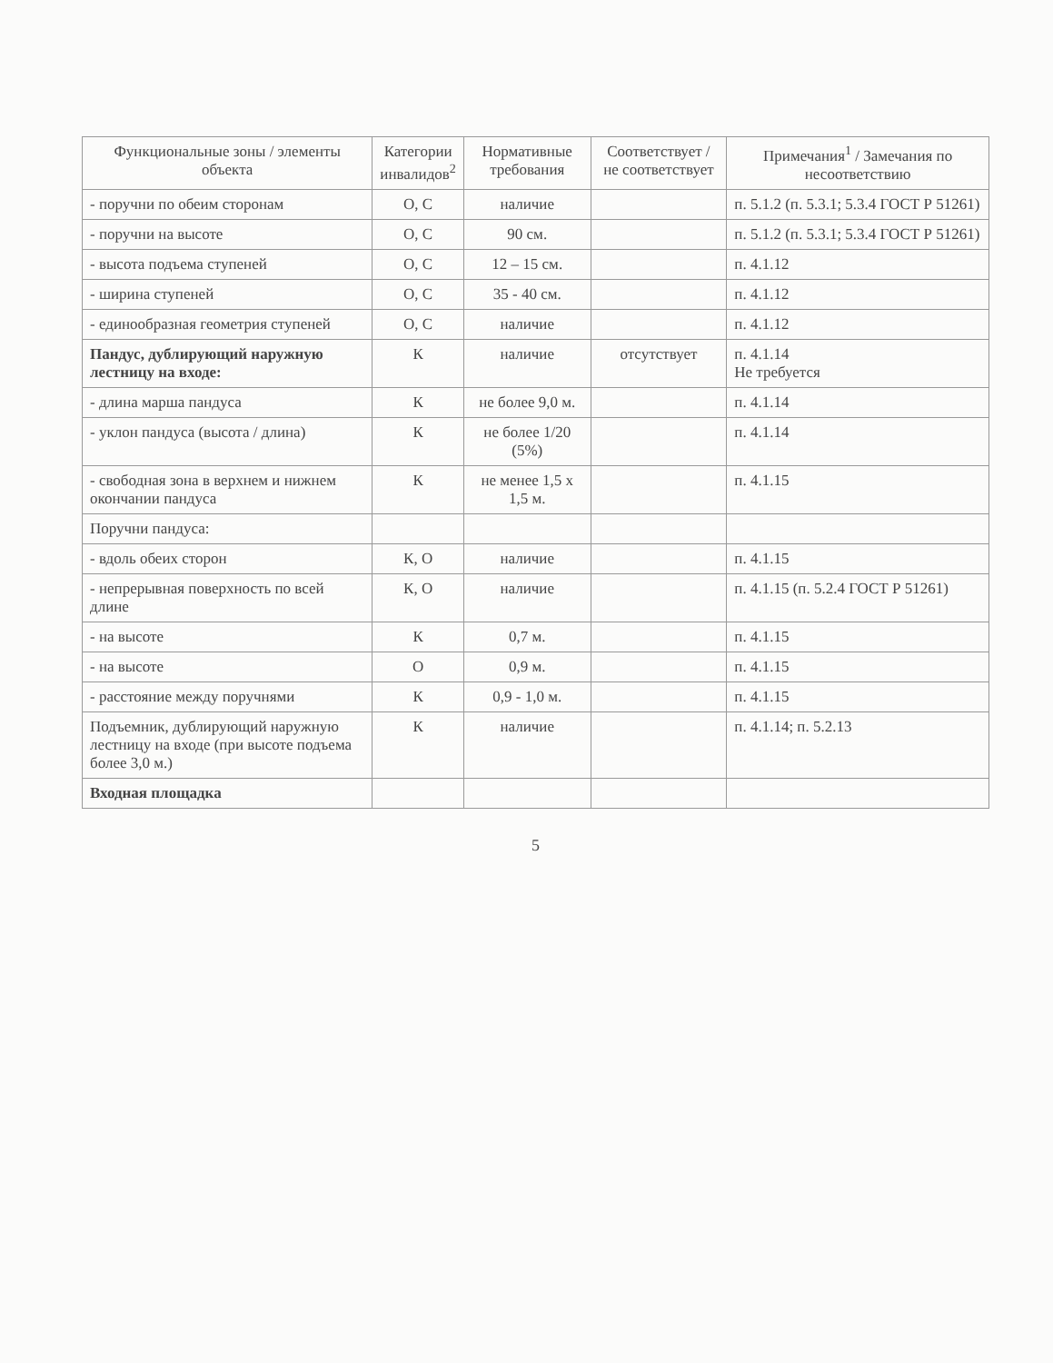| Функциональные зоны / элементы объекта | Категории инвалидов<sup>2</sup> | Нормативные требования | Соответствует / не соответствует | Примечания<sup>1</sup> / Замечания по несоответствию |
| --- | --- | --- | --- | --- |
| - поручни по обеим сторонам | О, С | наличие | | п. 5.1.2 (п. 5.3.1; 5.3.4 ГОСТ Р 51261) |
| - поручни на высоте | О, С | 90 см. | | п. 5.1.2 (п. 5.3.1; 5.3.4 ГОСТ Р 51261) |
| - высота подъема ступеней | О, С | 12 – 15 см. | | п. 4.1.12 |
| - ширина ступеней | О, С | 35 - 40 см. | | п. 4.1.12 |
| - единообразная геометрия ступеней | О, С | наличие | | п. 4.1.12 |
| Пандус, дублирующий наружную лестницу на входе: | К | наличие | отсутствует | п. 4.1.14 Не требуется |
| - длина марша пандуса | К | не более 9,0 м. | | п. 4.1.14 |
| - уклон пандуса (высота / длина) | К | не более 1/20 (5%) | | п. 4.1.14 |
| - свободная зона в верхнем и нижнем окончании пандуса | К | не менее 1,5 х 1,5 м. | | п. 4.1.15 |
| Поручни пандуса: | | | | |
| - вдоль обеих сторон | К, О | наличие | | п. 4.1.15 |
| - непрерывная поверхность по всей длине | К, О | наличие | | п. 4.1.15 (п. 5.2.4 ГОСТ Р 51261) |
| - на высоте | К | 0,7 м. | | п. 4.1.15 |
| - на высоте | О | 0,9 м. | | п. 4.1.15 |
| - расстояние между поручнями | К | 0,9 - 1,0 м. | | п. 4.1.15 |
| Подъемник, дублирующий наружную лестницу на входе (при высоте подъема более 3,0 м.) | К | наличие | | п. 4.1.14; п. 5.2.13 |
| Входная площадка | | | | |
5